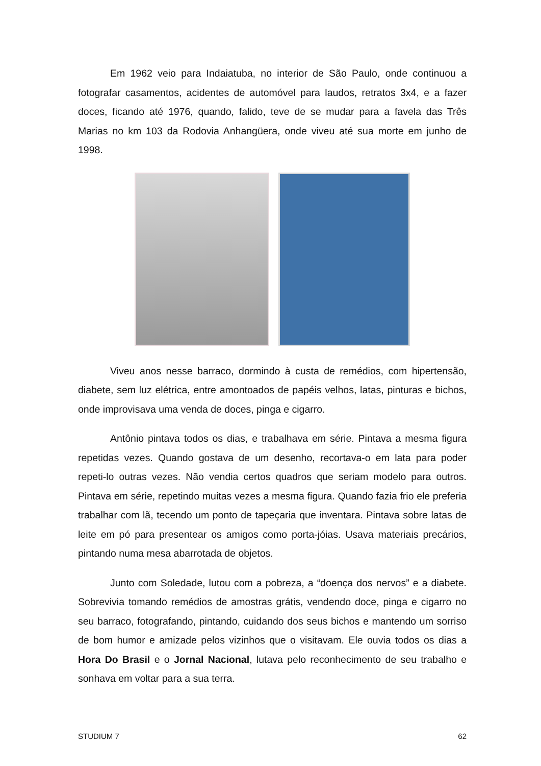Em 1962 veio para Indaiatuba, no interior de São Paulo, onde continuou a fotografar casamentos, acidentes de automóvel para laudos, retratos 3x4, e a fazer doces, ficando até 1976, quando, falido, teve de se mudar para a favela das Três Marias no km 103 da Rodovia Anhangüera, onde viveu até sua morte em junho de 1998.
Viveu anos nesse barraco, dormindo à custa de remédios, com hipertensão, diabete, sem luz elétrica, entre amontoados de papéis velhos, latas, pinturas e bichos, onde improvisava uma venda de doces, pinga e cigarro.
Antônio pintava todos os dias, e trabalhava em série. Pintava a mesma figura repetidas vezes. Quando gostava de um desenho, recortava-o em lata para poder repeti-lo outras vezes. Não vendia certos quadros que seriam modelo para outros. Pintava em série, repetindo muitas vezes a mesma figura. Quando fazia frio ele preferia trabalhar com lã, tecendo um ponto de tapeçaria que inventara. Pintava sobre latas de leite em pó para presentear os amigos como porta-jóias. Usava materiais precários, pintando numa mesa abarrotada de objetos.
Junto com Soledade, lutou com a pobreza, a “doença dos nervos” e a diabete. Sobrevivia tomando remédios de amostras grátis, vendendo doce, pinga e cigarro no seu barraco, fotografando, pintando, cuidando dos seus bichos e mantendo um sorriso de bom humor e amizade pelos vizinhos que o visitavam. Ele ouvia todos os dias a Hora Do Brasil e o Jornal Nacional, lutava pelo reconhecimento de seu trabalho e sonhava em voltar para a sua terra.
STUDIUM 7 62